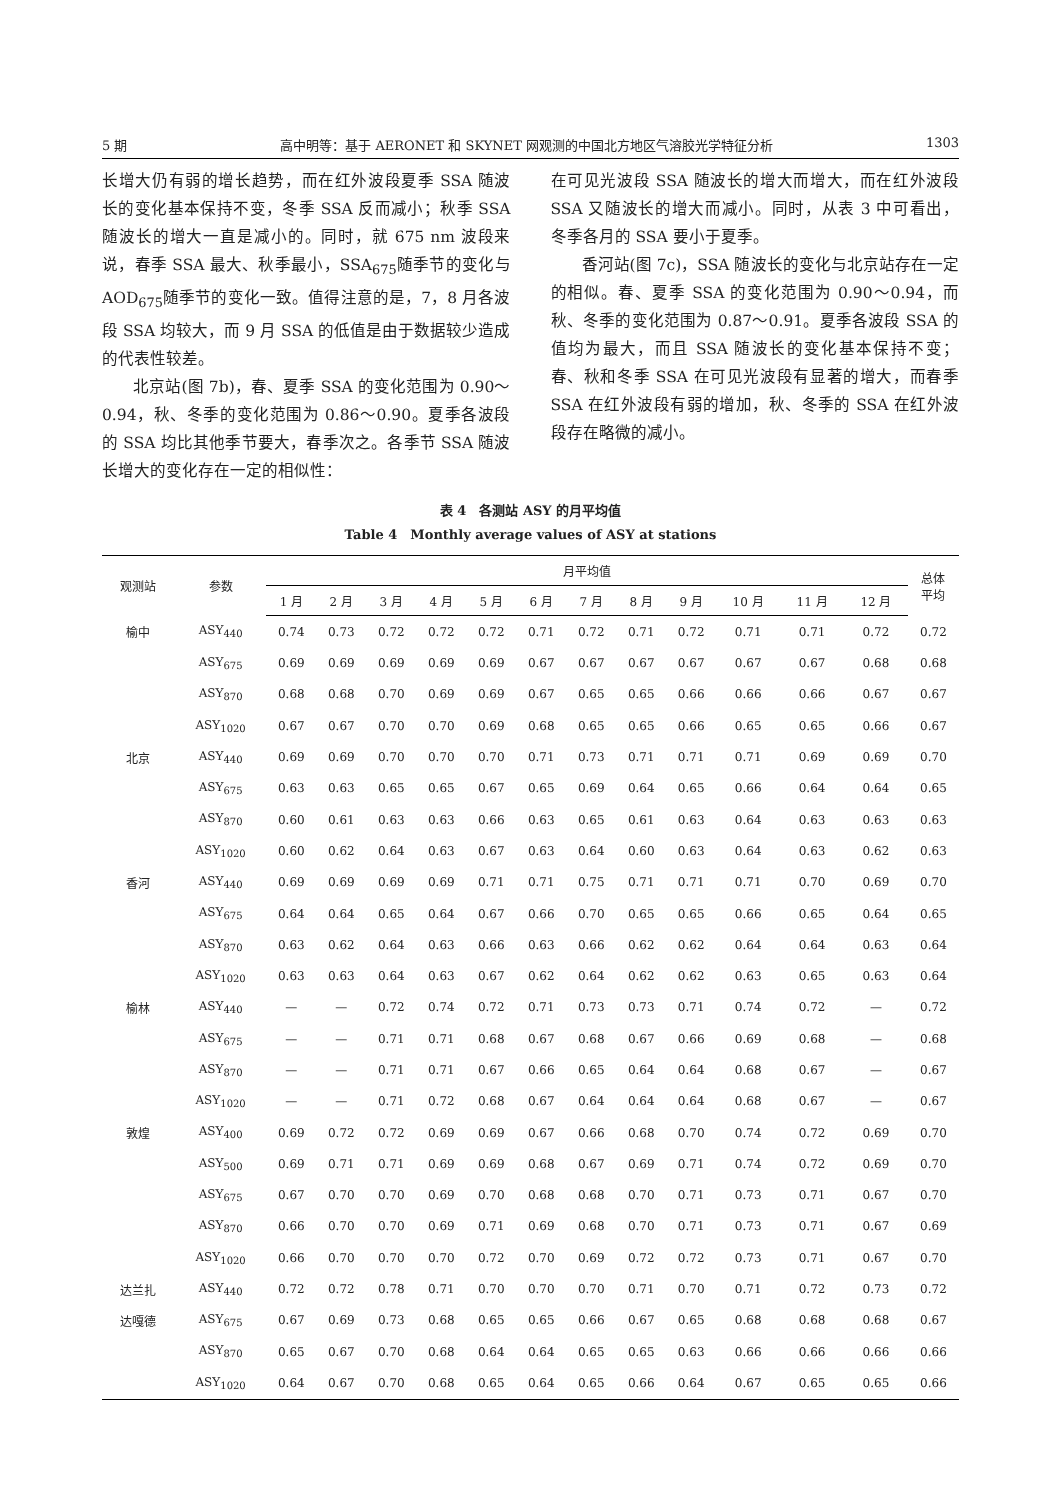5 期 高中明等：基于 AERONET 和 SKYNET 网观测的中国北方地区气溶胶光学特征分析 1303
长增大仍有弱的增长趋势，而在红外波段夏季 SSA 随波长的变化基本保持不变，冬季 SSA 反而减小；秋季 SSA 随波长的增大一直是减小的。同时，就 675 nm 波段来说，春季 SSA 最大、秋季最小，SSA<sub>675</sub>随季节的变化与 AOD<sub>675</sub>随季节的变化一致。值得注意的是，7，8 月各波段 SSA 均较大，而 9 月 SSA 的低值是由于数据较少造成的代表性较差。
北京站(图 7b)，春、夏季 SSA 的变化范围为 0.90～0.94，秋、冬季的变化范围为 0.86～0.90。夏季各波段的 SSA 均比其他季节要大，春季次之。各季节 SSA 随波长增大的变化存在一定的相似性：
在可见光波段 SSA 随波长的增大而增大，而在红外波段 SSA 又随波长的增大而减小。同时，从表 3 中可看出，冬季各月的 SSA 要小于夏季。
香河站(图 7c)，SSA 随波长的变化与北京站存在一定的相似。春、夏季 SSA 的变化范围为 0.90～0.94，而秋、冬季的变化范围为 0.87～0.91。夏季各波段 SSA 的值均为最大，而且 SSA 随波长的变化基本保持不变；春、秋和冬季 SSA 在可见光波段有显著的增大，而春季 SSA 在红外波段有弱的增加，秋、冬季的 SSA 在红外波段存在略微的减小。
表 4　各测站 ASY 的月平均值
Table 4　Monthly average values of ASY at stations
| 观测站 | 参数 | 月平均值 | | | | | | | | | | | | 总体 平均 |
| --- | --- | --- | --- | --- | --- | --- | --- | --- | --- | --- | --- | --- | --- | --- |
| | | 1 月 | 2 月 | 3 月 | 4 月 | 5 月 | 6 月 | 7 月 | 8 月 | 9 月 | 10 月 | 11 月 | 12 月 | |
| 榆中 | ASY<sub>440</sub> | 0.74 | 0.73 | 0.72 | 0.72 | 0.72 | 0.71 | 0.72 | 0.71 | 0.72 | 0.71 | 0.71 | 0.72 | 0.72 |
| | ASY<sub>675</sub> | 0.69 | 0.69 | 0.69 | 0.69 | 0.69 | 0.67 | 0.67 | 0.67 | 0.67 | 0.67 | 0.67 | 0.68 | 0.68 |
| | ASY<sub>870</sub> | 0.68 | 0.68 | 0.70 | 0.69 | 0.69 | 0.67 | 0.65 | 0.65 | 0.66 | 0.66 | 0.66 | 0.67 | 0.67 |
| | ASY<sub>1020</sub> | 0.67 | 0.67 | 0.70 | 0.70 | 0.69 | 0.68 | 0.65 | 0.65 | 0.66 | 0.65 | 0.65 | 0.66 | 0.67 |
| 北京 | ASY<sub>440</sub> | 0.69 | 0.69 | 0.70 | 0.70 | 0.70 | 0.71 | 0.73 | 0.71 | 0.71 | 0.71 | 0.69 | 0.69 | 0.70 |
| | ASY<sub>675</sub> | 0.63 | 0.63 | 0.65 | 0.65 | 0.67 | 0.65 | 0.69 | 0.64 | 0.65 | 0.66 | 0.64 | 0.64 | 0.65 |
| | ASY<sub>870</sub> | 0.60 | 0.61 | 0.63 | 0.63 | 0.66 | 0.63 | 0.65 | 0.61 | 0.63 | 0.64 | 0.63 | 0.63 | 0.63 |
| | ASY<sub>1020</sub> | 0.60 | 0.62 | 0.64 | 0.63 | 0.67 | 0.63 | 0.64 | 0.60 | 0.63 | 0.64 | 0.63 | 0.62 | 0.63 |
| 香河 | ASY<sub>440</sub> | 0.69 | 0.69 | 0.69 | 0.69 | 0.71 | 0.71 | 0.75 | 0.71 | 0.71 | 0.71 | 0.70 | 0.69 | 0.70 |
| | ASY<sub>675</sub> | 0.64 | 0.64 | 0.65 | 0.64 | 0.67 | 0.66 | 0.70 | 0.65 | 0.65 | 0.66 | 0.65 | 0.64 | 0.65 |
| | ASY<sub>870</sub> | 0.63 | 0.62 | 0.64 | 0.63 | 0.66 | 0.63 | 0.66 | 0.62 | 0.62 | 0.64 | 0.64 | 0.63 | 0.64 |
| | ASY<sub>1020</sub> | 0.63 | 0.63 | 0.64 | 0.63 | 0.67 | 0.62 | 0.64 | 0.62 | 0.62 | 0.63 | 0.65 | 0.63 | 0.64 |
| 榆林 | ASY<sub>440</sub> | — | — | 0.72 | 0.74 | 0.72 | 0.71 | 0.73 | 0.73 | 0.71 | 0.74 | 0.72 | — | 0.72 |
| | ASY<sub>675</sub> | — | — | 0.71 | 0.71 | 0.68 | 0.67 | 0.68 | 0.67 | 0.66 | 0.69 | 0.68 | — | 0.68 |
| | ASY<sub>870</sub> | — | — | 0.71 | 0.71 | 0.67 | 0.66 | 0.65 | 0.64 | 0.64 | 0.68 | 0.67 | — | 0.67 |
| | ASY<sub>1020</sub> | — | — | 0.71 | 0.72 | 0.68 | 0.67 | 0.64 | 0.64 | 0.64 | 0.68 | 0.67 | — | 0.67 |
| 敦煌 | ASY<sub>400</sub> | 0.69 | 0.72 | 0.72 | 0.69 | 0.69 | 0.67 | 0.66 | 0.68 | 0.70 | 0.74 | 0.72 | 0.69 | 0.70 |
| | ASY<sub>500</sub> | 0.69 | 0.71 | 0.71 | 0.69 | 0.69 | 0.68 | 0.67 | 0.69 | 0.71 | 0.74 | 0.72 | 0.69 | 0.70 |
| | ASY<sub>675</sub> | 0.67 | 0.70 | 0.70 | 0.69 | 0.70 | 0.68 | 0.68 | 0.70 | 0.71 | 0.73 | 0.71 | 0.67 | 0.70 |
| | ASY<sub>870</sub> | 0.66 | 0.70 | 0.70 | 0.69 | 0.71 | 0.69 | 0.68 | 0.70 | 0.71 | 0.73 | 0.71 | 0.67 | 0.69 |
| | ASY<sub>1020</sub> | 0.66 | 0.70 | 0.70 | 0.70 | 0.72 | 0.70 | 0.69 | 0.72 | 0.72 | 0.73 | 0.71 | 0.67 | 0.70 |
| 达兰扎 | ASY<sub>440</sub> | 0.72 | 0.72 | 0.78 | 0.71 | 0.70 | 0.70 | 0.70 | 0.71 | 0.70 | 0.71 | 0.72 | 0.73 | 0.72 |
| 达嘎德 | ASY<sub>675</sub> | 0.67 | 0.69 | 0.73 | 0.68 | 0.65 | 0.65 | 0.66 | 0.67 | 0.65 | 0.68 | 0.68 | 0.68 | 0.67 |
| | ASY<sub>870</sub> | 0.65 | 0.67 | 0.70 | 0.68 | 0.64 | 0.64 | 0.65 | 0.65 | 0.63 | 0.66 | 0.66 | 0.66 | 0.66 |
| | ASY<sub>1020</sub> | 0.64 | 0.67 | 0.70 | 0.68 | 0.65 | 0.64 | 0.65 | 0.66 | 0.64 | 0.67 | 0.65 | 0.65 | 0.66 |